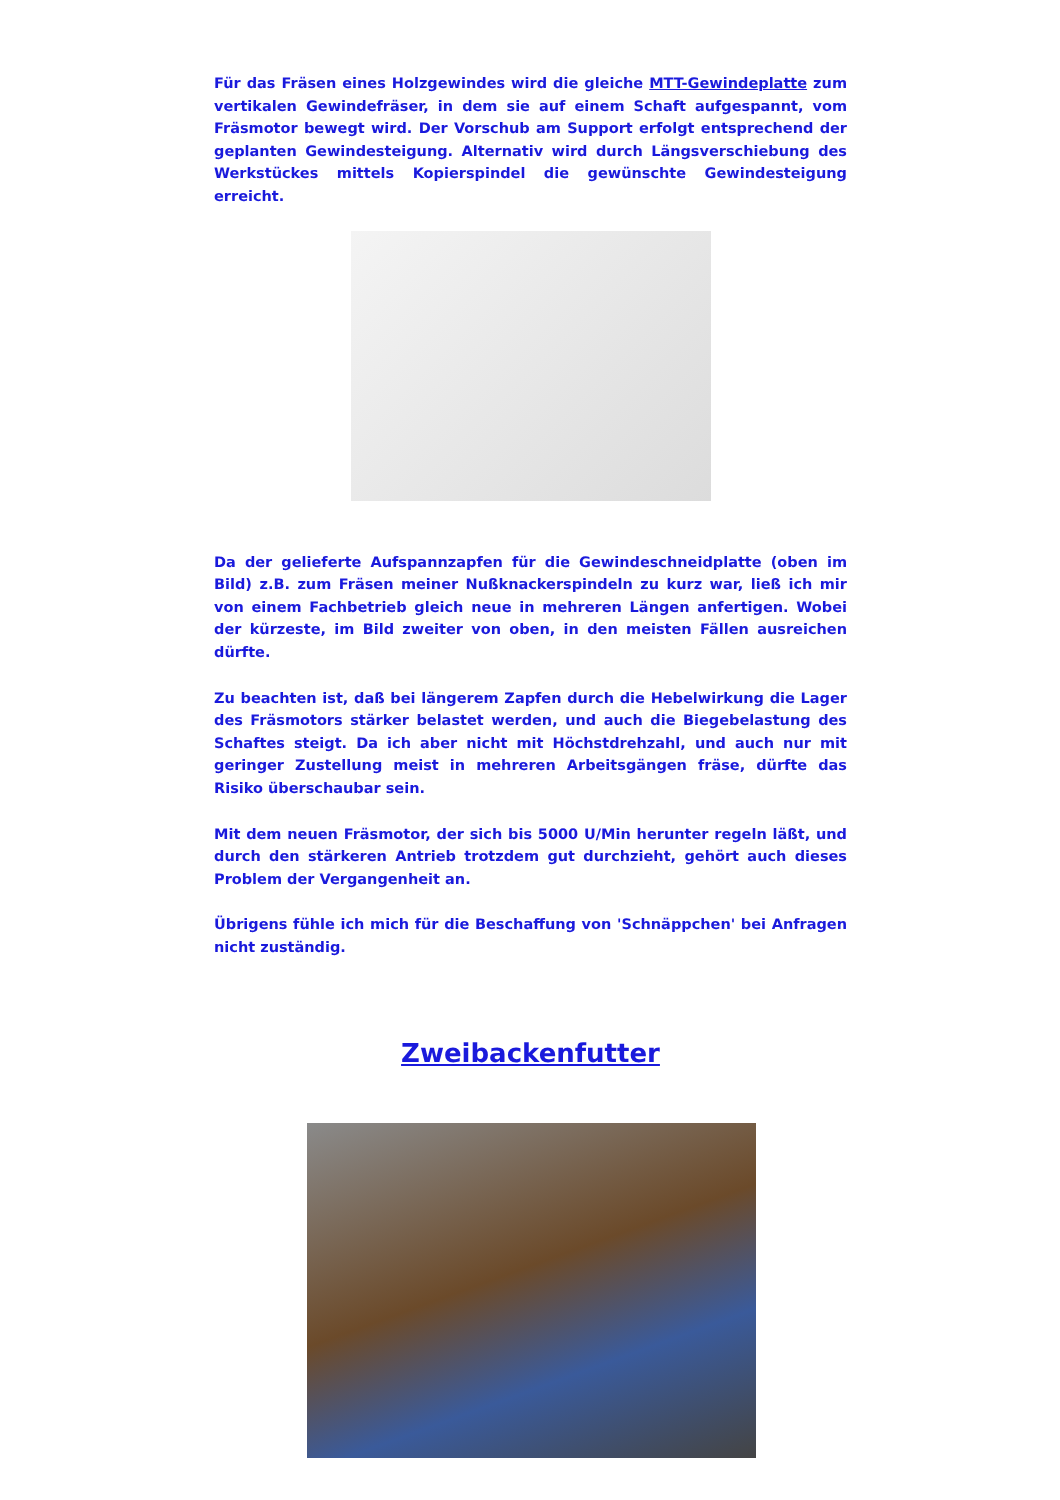Für das Fräsen eines Holzgewindes wird die gleiche MTT-Gewindeplatte zum vertikalen Gewindefräser, in dem sie auf einem Schaft aufgespannt, vom Fräsmotor bewegt wird. Der Vorschub am Support erfolgt entsprechend der geplanten Gewindesteigung. Alternativ wird durch Längsverschiebung des Werkstückes mittels Kopierspindel die gewünschte Gewindesteigung erreicht.
Da der gelieferte Aufspannzapfen für die Gewindeschneidplatte (oben im Bild) z.B. zum Fräsen meiner Nußknackerspindeln zu kurz war, ließ ich mir von einem Fachbetrieb gleich neue in mehreren Längen anfertigen. Wobei der kürzeste, im Bild zweiter von oben, in den meisten Fällen ausreichen dürfte.
Zu beachten ist, daß bei längerem Zapfen durch die Hebelwirkung die Lager des Fräsmotors stärker belastet werden, und auch die Biegebelastung des Schaftes steigt. Da ich aber nicht mit Höchstdrehzahl, und auch nur mit geringer Zustellung meist in mehreren Arbeitsgängen fräse, dürfte das Risiko überschaubar sein.
Mit dem neuen Fräsmotor, der sich bis 5000 U/Min herunter regeln läßt, und durch den stärkeren Antrieb trotzdem gut durchzieht, gehört auch dieses Problem der Vergangenheit an.
Übrigens fühle ich mich für die Beschaffung von 'Schnäppchen' bei Anfragen nicht zuständig.
Zweibackenfutter